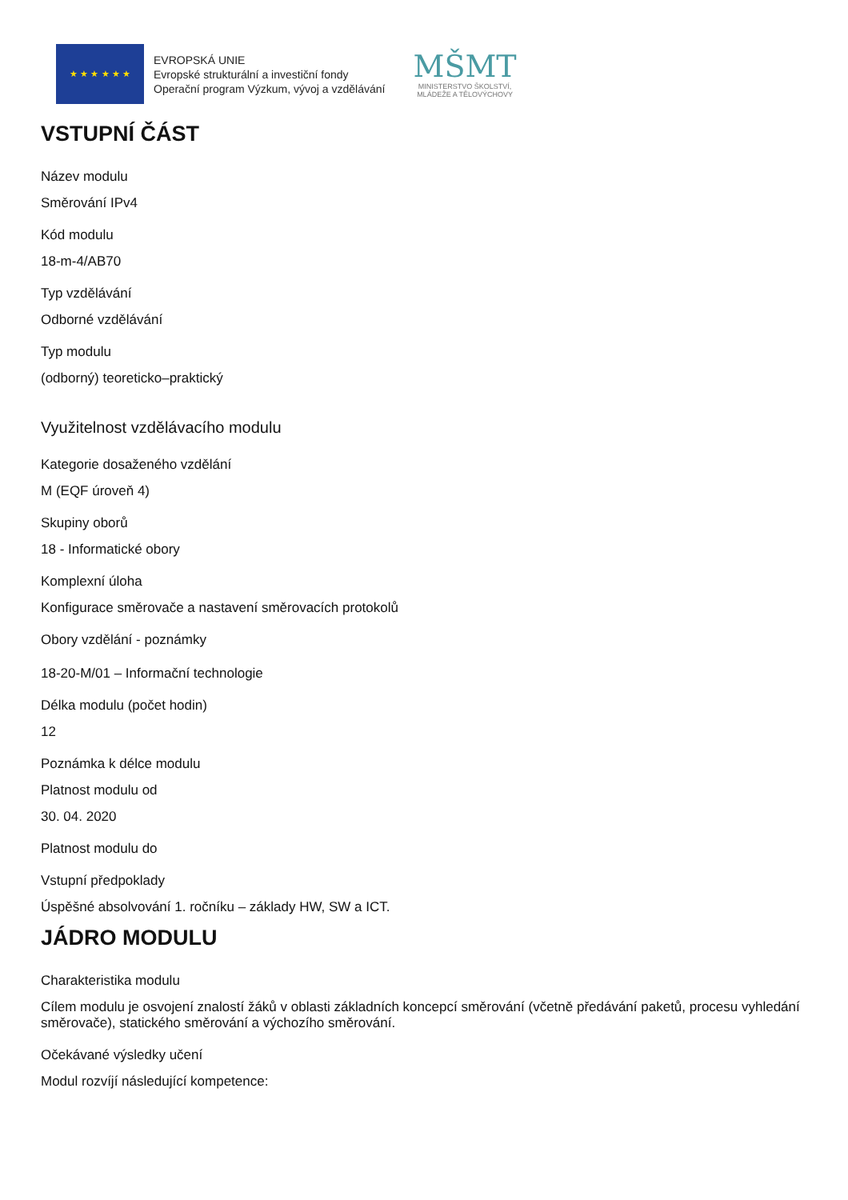★ ★ ★ ★ ★ ★
EVROPSKÁ UNIE
Evropské strukturální a investiční fondy
Operační program Výzkum, vývoj a vzdělávání
MŠMT
MINISTERSTVO ŠKOLSTVÍ,
MLÁDEŽE A TĚLOVÝCHOVY
VSTUPNÍ ČÁST
Název modulu
Směrování IPv4
Kód modulu
18-m-4/AB70
Typ vzdělávání
Odborné vzdělávání
Typ modulu
(odborný) teoreticko–praktický
Využitelnost vzdělávacího modulu
Kategorie dosaženého vzdělání
M (EQF úroveň 4)
Skupiny oborů
18 - Informatické obory
Komplexní úloha
Konfigurace směrovače a nastavení směrovacích protokolů
Obory vzdělání - poznámky
18-20-M/01 – Informační technologie
Délka modulu (počet hodin)
12
Poznámka k délce modulu
Platnost modulu od
30. 04. 2020
Platnost modulu do
Vstupní předpoklady
Úspěšné absolvování 1. ročníku – základy HW, SW a ICT.
JÁDRO MODULU
Charakteristika modulu
Cílem modulu je osvojení znalostí žáků v oblasti základních koncepcí směrování (včetně předávání paketů, procesu vyhledání směrovače), statického směrování a výchozího směrování.
Očekávané výsledky učení
Modul rozvíjí následující kompetence: